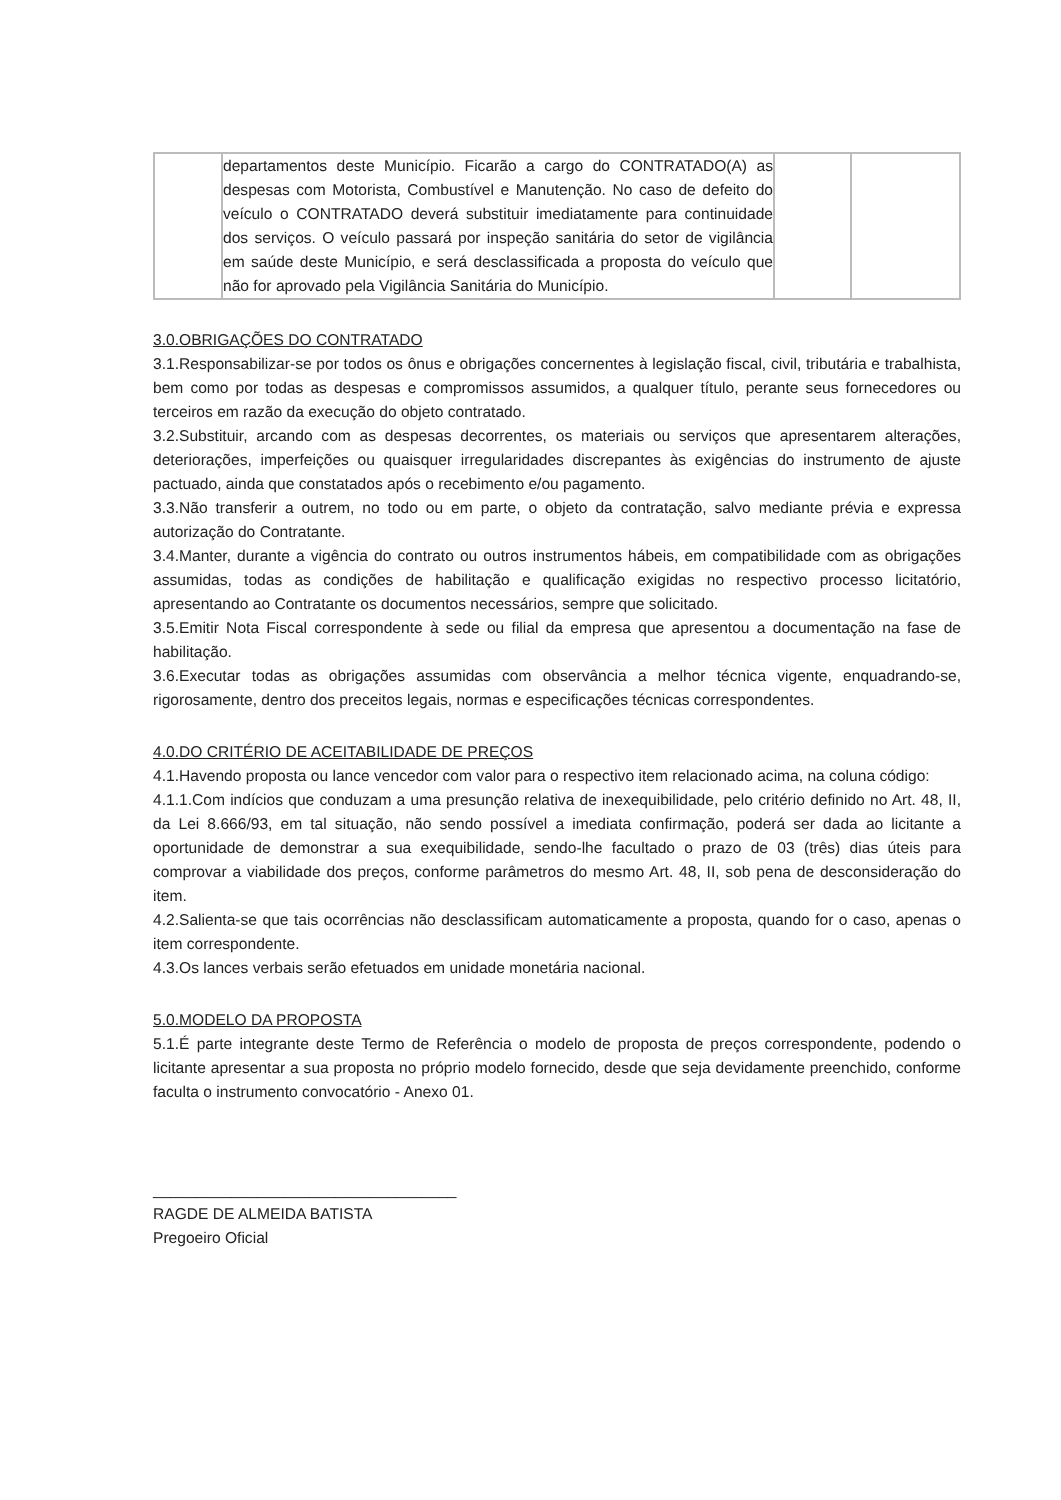| | departamentos deste Município. Ficarão a cargo do CONTRATADO(A) as despesas com Motorista, Combustível e Manutenção. No caso de defeito do veículo o CONTRATADO deverá substituir imediatamente para continuidade dos serviços. O veículo passará por inspeção sanitária do setor de vigilância em saúde deste Município, e será desclassificada a proposta do veículo que não for aprovado pela Vigilância Sanitária do Município. | | |
3.0.OBRIGAÇÕES DO CONTRATADO
3.1.Responsabilizar-se por todos os ônus e obrigações concernentes à legislação fiscal, civil, tributária e trabalhista, bem como por todas as despesas e compromissos assumidos, a qualquer título, perante seus fornecedores ou terceiros em razão da execução do objeto contratado.
3.2.Substituir, arcando com as despesas decorrentes, os materiais ou serviços que apresentarem alterações, deteriorações, imperfeições ou quaisquer irregularidades discrepantes às exigências do instrumento de ajuste pactuado, ainda que constatados após o recebimento e/ou pagamento.
3.3.Não transferir a outrem, no todo ou em parte, o objeto da contratação, salvo mediante prévia e expressa autorização do Contratante.
3.4.Manter, durante a vigência do contrato ou outros instrumentos hábeis, em compatibilidade com as obrigações assumidas, todas as condições de habilitação e qualificação exigidas no respectivo processo licitatório, apresentando ao Contratante os documentos necessários, sempre que solicitado.
3.5.Emitir Nota Fiscal correspondente à sede ou filial da empresa que apresentou a documentação na fase de habilitação.
3.6.Executar todas as obrigações assumidas com observância a melhor técnica vigente, enquadrando-se, rigorosamente, dentro dos preceitos legais, normas e especificações técnicas correspondentes.
4.0.DO CRITÉRIO DE ACEITABILIDADE DE PREÇOS
4.1.Havendo proposta ou lance vencedor com valor para o respectivo item relacionado acima, na coluna código:
4.1.1.Com indícios que conduzam a uma presunção relativa de inexequibilidade, pelo critério definido no Art. 48, II, da Lei 8.666/93, em tal situação, não sendo possível a imediata confirmação, poderá ser dada ao licitante a oportunidade de demonstrar a sua exequibilidade, sendo-lhe facultado o prazo de 03 (três) dias úteis para comprovar a viabilidade dos preços, conforme parâmetros do mesmo Art. 48, II, sob pena de desconsideração do item.
4.2.Salienta-se que tais ocorrências não desclassificam automaticamente a proposta, quando for o caso, apenas o item correspondente.
4.3.Os lances verbais serão efetuados em unidade monetária nacional.
5.0.MODELO DA PROPOSTA
5.1.É parte integrante deste Termo de Referência o modelo de proposta de preços correspondente, podendo o licitante apresentar a sua proposta no próprio modelo fornecido, desde que seja devidamente preenchido, conforme faculta o instrumento convocatório - Anexo 01.
___________________________________
RAGDE DE ALMEIDA BATISTA
Pregoeiro Oficial